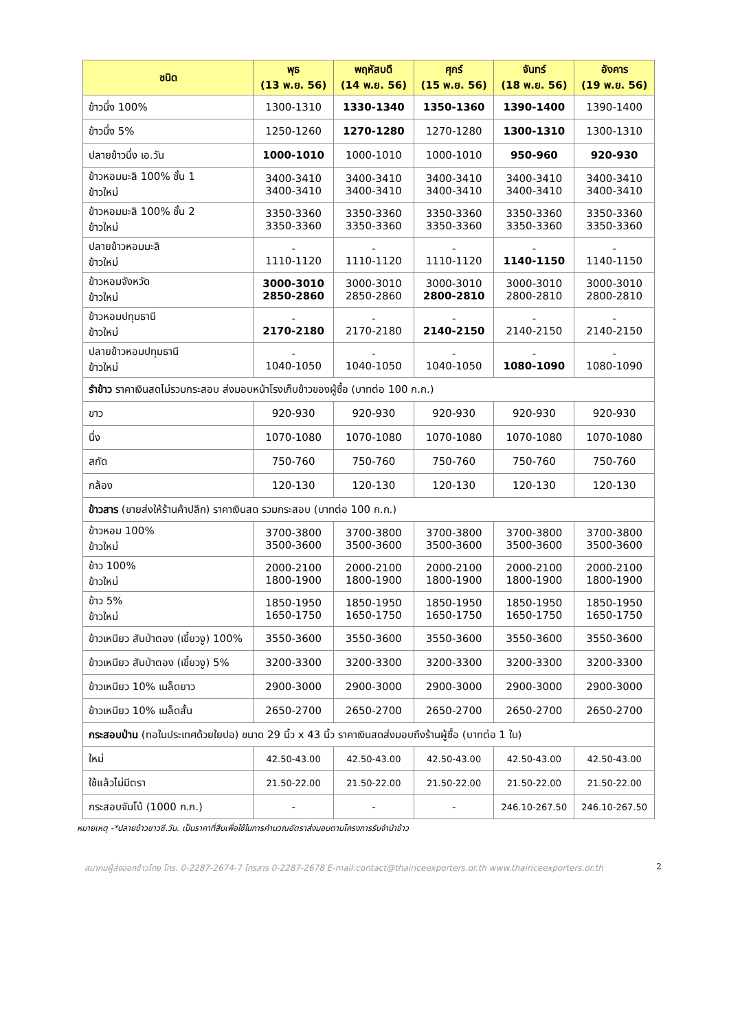| ชนิด | พุธ (13 พ.ย. 56) | พฤหัสบดี (14 พ.ย. 56) | ศุกร์ (15 พ.ย. 56) | จันทร์ (18 พ.ย. 56) | อังคาร (19 พ.ย. 56) |
| --- | --- | --- | --- | --- | --- |
| ข้าวนึ่ง 100% | 1300-1310 | 1330-1340 | 1350-1360 | 1390-1400 | 1390-1400 |
| ข้าวนึ่ง 5% | 1250-1260 | 1270-1280 | 1270-1280 | 1300-1310 | 1300-1310 |
| ปลายข้าวนึ่ง เอ.วัน | 1000-1010 | 1000-1010 | 1000-1010 | 950-960 | 920-930 |
| ข้าวหอมมะลิ 100% ชั้น 1 ข้าวใหม่ | 3400-3410 3400-3410 | 3400-3410 3400-3410 | 3400-3410 3400-3410 | 3400-3410 3400-3410 | 3400-3410 3400-3410 |
| ข้าวหอมมะลิ 100% ชั้น 2 ข้าวใหม่ | 3350-3360 3350-3360 | 3350-3360 3350-3360 | 3350-3360 3350-3360 | 3350-3360 3350-3360 | 3350-3360 3350-3360 |
| ปลายข้าวหอมมะลิ ข้าวใหม่ | - 1110-1120 | - 1110-1120 | - 1110-1120 | - 1140-1150 | - 1140-1150 |
| ข้าวหอมจังหวัด ข้าวใหม่ | 3000-3010 2850-2860 | 3000-3010 2850-2860 | 3000-3010 2800-2810 | 3000-3010 2800-2810 | 3000-3010 2800-2810 |
| ข้าวหอมปทุมธานี ข้าวใหม่ | - 2170-2180 | - 2170-2180 | - 2140-2150 | - 2140-2150 | - 2140-2150 |
| ปลายข้าวหอมปทุมธานี ข้าวใหม่ | - 1040-1050 | - 1040-1050 | - 1040-1050 | - 1080-1090 | - 1080-1090 |
| รำข้าว ราคาเงินสดไม่รวมกระสอบ ส่งมอบหน้าโรงเก็บข้าวของผู้ซื้อ (บาทต่อ 100 ก.ก.) | | | | | |
| ขาว | 920-930 | 920-930 | 920-930 | 920-930 | 920-930 |
| นึ่ง | 1070-1080 | 1070-1080 | 1070-1080 | 1070-1080 | 1070-1080 |
| สกัด | 750-760 | 750-760 | 750-760 | 750-760 | 750-760 |
| กล้อง | 120-130 | 120-130 | 120-130 | 120-130 | 120-130 |
| ข้าวสาร (ขายส่งให้ร้านค้าปลีก) ราคาเงินสด รวมกระสอบ (บาทต่อ 100 ก.ก.) | | | | | |
| ข้าวหอม 100% ข้าวใหม่ | 3700-3800 3500-3600 | 3700-3800 3500-3600 | 3700-3800 3500-3600 | 3700-3800 3500-3600 | 3700-3800 3500-3600 |
| ข้าว 100% ข้าวใหม่ | 2000-2100 1800-1900 | 2000-2100 1800-1900 | 2000-2100 1800-1900 | 2000-2100 1800-1900 | 2000-2100 1800-1900 |
| ข้าว 5% ข้าวใหม่ | 1850-1950 1650-1750 | 1850-1950 1650-1750 | 1850-1950 1650-1750 | 1850-1950 1650-1750 | 1850-1950 1650-1750 |
| ข้าวเหนียว สันป่าตอง (เขี้ยวงู) 100% | 3550-3600 | 3550-3600 | 3550-3600 | 3550-3600 | 3550-3600 |
| ข้าวเหนียว สันป่าตอง (เขี้ยวงู) 5% | 3200-3300 | 3200-3300 | 3200-3300 | 3200-3300 | 3200-3300 |
| ข้าวเหนียว 10% เมล็ดยาว | 2900-3000 | 2900-3000 | 2900-3000 | 2900-3000 | 2900-3000 |
| ข้าวเหนียว 10% เมล็ดสั้น | 2650-2700 | 2650-2700 | 2650-2700 | 2650-2700 | 2650-2700 |
| กระสอบป่าน (ทอในประเทศด้วยใยปอ) ขนาด 29 นิ้ว x 43 นิ้ว ราคาเงินสดส่งมอบถึงร้านผู้ซื้อ (บาทต่อ 1 ใบ) | | | | | |
| ใหม่ | 42.50-43.00 | 42.50-43.00 | 42.50-43.00 | 42.50-43.00 | 42.50-43.00 |
| ใช้แล้วไม่มีตรา | 21.50-22.00 | 21.50-22.00 | 21.50-22.00 | 21.50-22.00 | 21.50-22.00 |
| กระสอบจัมโบ้ (1000 ก.ก.) | - | - | - | 246.10-267.50 | 246.10-267.50 |
หมายเหตุ -*ปลายข้าวขาวซี.วัน. เป็นราคาที่สืบเพื่อใช้ในการคำนวณอัตราส่งมอบตามโครงการรับจำนำข้าว
สมาคมผู้ส่งออกข้าวไทย โทร. 0-2287-2674-7 โทรสาร 0-2287-2678 E-mail:contact@thairiceexporters.or.th www.thairiceexporters.or.th 2